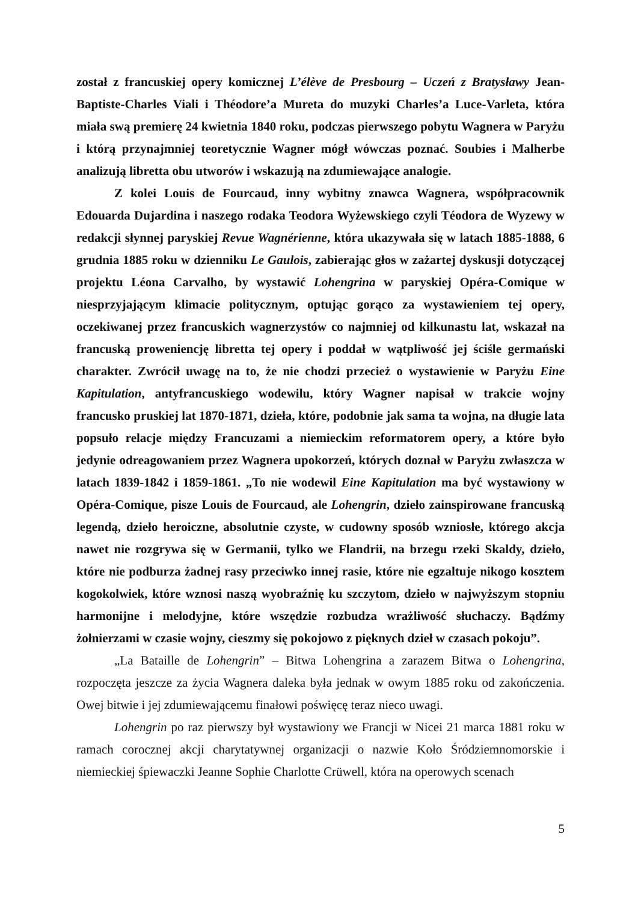został z francuskiej opery komicznej L’élève de Presbourg – Uczeń z Bratysławy Jean-Baptiste-Charles Viali i Théodore’a Mureta do muzyki Charles’a Luce-Varleta, która miała swą premierę 24 kwietnia 1840 roku, podczas pierwszego pobytu Wagnera w Paryżu i którą przynajmniej teoretycznie Wagner mógł wówczas poznać. Soubies i Malherbe analizują libretta obu utworów i wskazują na zdumiewające analogie.
Z kolei Louis de Fourcaud, inny wybitny znawca Wagnera, współpracownik Edouarda Dujardina i naszego rodaka Teodora Wyżewskiego czyli Téodora de Wyzewy w redakcji słynnej paryskiej Revue Wagnérienne, która ukazywała się w latach 1885-1888, 6 grudnia 1885 roku w dzienniku Le Gaulois, zabierając głos w zażartej dyskusji dotyczącej projektu Léona Carvalho, by wystawić Lohengrina w paryskiej Opéra-Comique w niesprzyjającym klimacie politycznym, optując gorąco za wystawieniem tej opery, oczekiwanej przez francuskich wagnerzystów co najmniej od kilkunastu lat, wskazał na francuską proweniencję libretta tej opery i poddał w wątpliwość jej ściśle germański charakter. Zwrócił uwagę na to, że nie chodzi przecież o wystawienie w Paryżu Eine Kapitulation, antyfrancuskiego wodewilu, który Wagner napisał w trakcie wojny francusko pruskiej lat 1870-1871, dzieła, które, podobnie jak sama ta wojna, na długie lata popsuło relacje między Francuzami a niemieckim reformatorem opery, a które było jedynie odreagowaniem przez Wagnera upokorzeń, których doznał w Paryżu zwłaszcza w latach 1839-1842 i 1859-1861. „To nie wodewil Eine Kapitulation ma być wystawiony w Opéra-Comique, pisze Louis de Fourcaud, ale Lohengrin, dzieło zainspirowane francuską legendą, dzieło heroiczne, absolutnie czyste, w cudowny sposób wzniosłe, którego akcja nawet nie rozgrywa się w Germanii, tylko we Flandrii, na brzegu rzeki Skaldy, dzieło, które nie podburza żadnej rasy przeciwko innej rasie, które nie egzaltuje nikogo kosztem kogokolwiek, które wznosi naszą wyobraźnię ku szczytom, dzieło w najwyższym stopniu harmonijne i melodyjne, które wszędzie rozbudza wrażliwość słuchaczy. Bądźmy żołnierzami w czasie wojny, cieszmy się pokojowo z pięknych dzieł w czasach pokoju”.
„La Bataille de Lohengrin” – Bitwa Lohengrina a zarazem Bitwa o Lohengrina, rozpoczęta jeszcze za życia Wagnera daleka była jednak w owym 1885 roku od zakończenia. Owej bitwie i jej zdumiewającemu finałowi poświęcę teraz nieco uwagi.
Lohengrin po raz pierwszy był wystawiony we Francji w Nicei 21 marca 1881 roku w ramach corocznej akcji charytatywnej organizacji o nazwie Koło Śródziemnomorskie i niemieckiej śpiewaczki Jeanne Sophie Charlotte Crüwell, która na operowych scenach
5